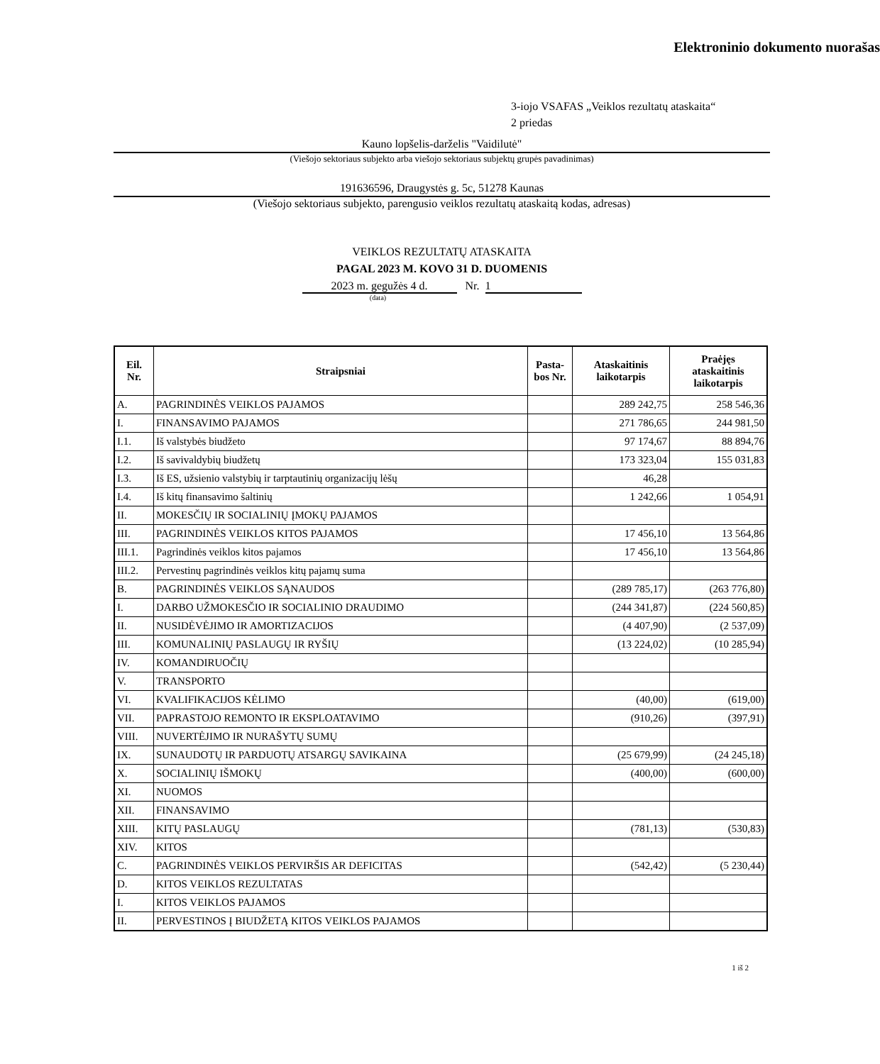Elektroninio dokumento nuorašas
3-iojo VSAFAS „Veiklos rezultatų ataskaita“
2 priedas
Kauno lopšelis-darželis "Vaidilutė"
(Viešojo sektoriaus subjekto arba viešojo sektoriaus subjektų grupės pavadinimas)
191636596, Draugystės g. 5c, 51278 Kaunas
(Viešojo sektoriaus subjekto, parengusio veiklos rezultatų ataskaitą kodas, adresas)
VEIKLOS REZULTATŲ ATASKAITA
PAGAL 2023 M. KOVO 31 D. DUOMENIS
2023 m. gegužės 4 d. Nr. 1
(data)
| Eil. Nr. | Straipsniai | Pasta- bos Nr. | Ataskaitinis laikotarpis | Praėjęs ataskaitinis laikotarpis |
| --- | --- | --- | --- | --- |
| A. | PAGRINDINĖS VEIKLOS PAJAMOS | | 289 242,75 | 258 546,36 |
| I. | FINANSAVIMO PAJAMOS | | 271 786,65 | 244 981,50 |
| I.1. | Iš valstybės biudžeto | | 97 174,67 | 88 894,76 |
| I.2. | Iš savivaldybių biudžetų | | 173 323,04 | 155 031,83 |
| I.3. | Iš ES, užsienio valstybių ir tarptautinių organizacijų lėšų | | 46,28 | |
| I.4. | Iš kitų finansavimo šaltinių | | 1 242,66 | 1 054,91 |
| II. | MOKESČIŲ IR SOCIALINIŲ ĮMOKŲ PAJAMOS | | | |
| III. | PAGRINDINĖS VEIKLOS KITOS PAJAMOS | | 17 456,10 | 13 564,86 |
| III.1. | Pagrindinės veiklos kitos pajamos | | 17 456,10 | 13 564,86 |
| III.2. | Pervestinų pagrindinės veiklos kitų pajamų suma | | | |
| B. | PAGRINDINĖS VEIKLOS SĄNAUDOS | | (289 785,17) | (263 776,80) |
| I. | DARBO UŽMOKESČIO IR SOCIALINIO DRAUDIMO | | (244 341,87) | (224 560,85) |
| II. | NUSIDĖVĖJIMO IR AMORTIZACIJOS | | (4 407,90) | (2 537,09) |
| III. | KOMUNALINIŲ PASLAUGŲ IR RYŠIŲ | | (13 224,02) | (10 285,94) |
| IV. | KOMANDIRUOČIŲ | | | |
| V. | TRANSPORTO | | | |
| VI. | KVALIFIKACIJOS KĖLIMO | | (40,00) | (619,00) |
| VII. | PAPRASTOJO REMONTO IR EKSPLOATAVIMO | | (910,26) | (397,91) |
| VIII. | NUVERTĖJIMO IR NURAŠYTŲ SUMŲ | | | |
| IX. | SUNAUDOTŲ IR PARDUOTŲ ATSARGŲ SAVIKAINA | | (25 679,99) | (24 245,18) |
| X. | SOCIALINIŲ IŠMOKŲ | | (400,00) | (600,00) |
| XI. | NUOMOS | | | |
| XII. | FINANSAVIMO | | | |
| XIII. | KITŲ PASLAUGŲ | | (781,13) | (530,83) |
| XIV. | KITOS | | | |
| C. | PAGRINDINĖS VEIKLOS PERVIRŠIS AR DEFICITAS | | (542,42) | (5 230,44) |
| D. | KITOS VEIKLOS REZULTATAS | | | |
| I. | KITOS VEIKLOS PAJAMOS | | | |
| II. | PERVESTINOS Į BIUDŽETĄ KITOS VEIKLOS PAJAMOS | | | |
1 iš 2